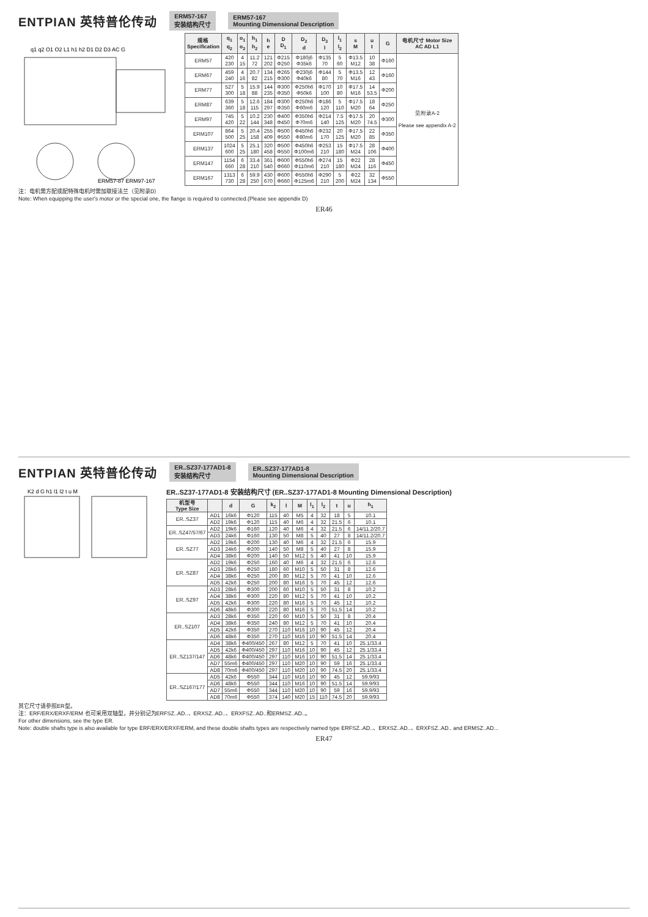ENTPIAN 英特普伦传动 ERM57-167
安装结构尺寸 ERM57-167
Mounting Dimensional Description
q1 q2 O1 O2 L1 h1 h2 D1 D2 D3 AC G
ERM57-87 ERM97-167
| 规格 Specification | q<sub>1</sub> q<sub>2</sub> | o<sub>1</sub> o<sub>2</sub> | h<sub>1</sub> h<sub>2</sub> | h e | D D<sub>1</sub> | D<sub>2</sub> d | D<sub>3</sub> l | l<sub>1</sub> l<sub>2</sub> | s M | u t | G | 电机尺寸 Motor Size AC AD L1 |
| --- | --- | --- | --- | --- | --- | --- | --- | --- | --- | --- | --- | --- |
| ERM57 | 420 230 | 4 15 | 11.2 72 | 121 202 | Φ215 Φ250 | Φ180j6 Φ35k6 | Φ135 70 | 5 60 | Φ13.5 M12 | 10 38 | Φ160 | 见附录A-2 Please see appendix A-2 |
| ERM67 | 459 240 | 4 16 | 20.7 82 | 134 215 | Φ265 Φ300 | Φ230j6 Φ40k6 | Φ144 80 | 5 70 | Φ13.5 M16 | 12 43 | Φ160 | |
| ERM77 | 527 300 | 5 18 | 15.9 88 | 144 235 | Φ300 Φ350 | Φ250h6 Φ50k6 | Φ170 100 | 10 80 | Φ17.5 M16 | 14 53.5 | Φ200 | |
| ERM87 | 639 360 | 5 18 | 12.6 115 | 184 297 | Φ300 Φ350 | Φ250h6 Φ60m6 | Φ186 120 | 5 110 | Φ17.5 M20 | 18 64 | Φ250 | |
| ERM97 | 745 420 | 5 22 | 10.2 144 | 230 348 | Φ400 Φ450 | Φ350h6 Φ70m6 | Φ214 140 | 7.5 125 | Φ17.5 M20 | 20 74.5 | Φ300 | |
| ERM107 | 864 500 | 5 25 | 20.4 158 | 255 409 | Φ500 Φ550 | Φ450h6 Φ80m6 | Φ232 170 | 20 125 | Φ17.5 M20 | 22 85 | Φ350 | |
| ERM137 | 1024 600 | 5 25 | 25.1 180 | 320 458 | Φ500 Φ550 | Φ450h6 Φ100m6 | Φ253 210 | 15 180 | Φ17.5 M24 | 28 106 | Φ400 | |
| ERM147 | 1154 660 | 6 28 | 33.4 210 | 361 540 | Φ600 Φ660 | Φ550h6 Φ110m6 | Φ274 210 | 15 180 | Φ22 M24 | 28 116 | Φ450 | |
| ERM167 | 1313 730 | 6 28 | 59.9 250 | 430 670 | Φ600 Φ660 | Φ550h6 Φ125m6 | Φ290 210 | 5 200 | Φ22 M24 | 32 134 | Φ550 | |
注：电机需方配或配特殊电机时需加联接法兰（见附录D）
Note: When equipping the user's motor or the special one, the flange is required to connected.(Please see appendix D)
ER46
ENTPIAN 英特普伦传动 ER..SZ37-177AD1-8
安装结构尺寸 ER..SZ37-177AD1-8
Mounting Dimensional Description
K2 d G h1 l1 l2 t u M
ER..SZ37-177AD1-8 安装结构尺寸 (ER..SZ37-177AD1-8 Mounting Dimensional Description)
| 机型号 Type Size | | d | G | k<sub>2</sub> | l | M | l<sub>1</sub> | l<sub>2</sub> | t | u | h<sub>1</sub> |
| --- | --- | --- | --- | --- | --- | --- | --- | --- | --- | --- | --- |
| ER..SZ37 | AD1 | 16k6 | Φ120 | 115 | 40 | M5 | 4 | 32 | 18 | 5 | 10.1 |
| | AD2 | 19k6 | Φ120 | 115 | 40 | M6 | 4 | 32 | 21.5 | 6 | 10.1 |
| ER..SZ47/57/67 | AD2 | 19k6 | Φ160 | 120 | 40 | M6 | 4 | 32 | 21.5 | 6 | 14/11.2/20.7 |
| | AD3 | 24k6 | Φ160 | 130 | 50 | M8 | 5 | 40 | 27 | 8 | 14/11.2/20.7 |
| ER..SZ77 | AD2 | 19k6 | Φ200 | 130 | 40 | M6 | 4 | 32 | 21.5 | 6 | 15.9 |
| | AD3 | 24k6 | Φ200 | 140 | 50 | M8 | 5 | 40 | 27 | 8 | 15.9 |
| | AD4 | 38k6 | Φ200 | 140 | 50 | M12 | 5 | 40 | 41 | 10 | 15.9 |
| ER..SZ87 | AD2 | 19k6 | Φ250 | 160 | 40 | M6 | 4 | 32 | 21.5 | 6 | 12.6 |
| | AD3 | 28k6 | Φ250 | 180 | 60 | M10 | 5 | 50 | 31 | 8 | 12.6 |
| | AD4 | 38k6 | Φ250 | 200 | 80 | M12 | 5 | 70 | 41 | 10 | 12.6 |
| | AD5 | 42k6 | Φ250 | 200 | 80 | M16 | 5 | 70 | 45 | 12 | 12.6 |
| ER..SZ97 | AD3 | 28k6 | Φ300 | 200 | 60 | M10 | 5 | 50 | 31 | 8 | 10.2 |
| | AD4 | 38k6 | Φ300 | 220 | 80 | M12 | 5 | 70 | 41 | 10 | 10.2 |
| | AD5 | 42k6 | Φ300 | 220 | 80 | M16 | 5 | 70 | 45 | 12 | 10.2 |
| | AD6 | 48k6 | Φ300 | 220 | 80 | M16 | 5 | 70 | 51.5 | 14 | 10.2 |
| ER..SZ107 | AD3 | 28k6 | Φ350 | 220 | 60 | M10 | 5 | 50 | 31 | 8 | 20.4 |
| | AD4 | 38k6 | Φ350 | 240 | 80 | M12 | 5 | 70 | 41 | 10 | 20.4 |
| | AD5 | 42k6 | Φ350 | 270 | 110 | M16 | 10 | 90 | 45 | 12 | 20.4 |
| | AD6 | 48k6 | Φ350 | 270 | 110 | M16 | 10 | 90 | 51.5 | 14 | 20.4 |
| ER..SZ137/147 | AD4 | 38k6 | Φ400/450 | 267 | 80 | M12 | 5 | 70 | 41 | 10 | 25.1/33.4 |
| | AD5 | 42k6 | Φ400/450 | 297 | 110 | M16 | 10 | 90 | 45 | 12 | 25.1/33.4 |
| | AD6 | 48k6 | Φ400/450 | 297 | 110 | M16 | 10 | 90 | 51.5 | 14 | 25.1/33.4 |
| | AD7 | 55m6 | Φ400/450 | 297 | 110 | M20 | 10 | 90 | 59 | 16 | 25.1/33.4 |
| | AD8 | 70m6 | Φ400/450 | 297 | 110 | M20 | 10 | 90 | 74.5 | 20 | 25.1/33.4 |
| ER..SZ167/177 | AD5 | 42k6 | Φ550 | 344 | 110 | M16 | 10 | 90 | 45 | 12 | 59.9/93 |
| | AD6 | 48k6 | Φ550 | 344 | 110 | M16 | 10 | 90 | 51.5 | 14 | 59.9/93 |
| | AD7 | 55m6 | Φ550 | 344 | 110 | M20 | 10 | 90 | 59 | 16 | 59.9/93 |
| | AD8 | 70m6 | Φ550 | 374 | 140 | M20 | 15 | 110 | 74.5 | 20 | 59.9/93 |
其它尺寸请参照ER型。
注：ERF/ERX/ERXF/ERM 也可采用双轴型，并分别记为ERFSZ..AD..、ERXSZ..AD..、ERXFSZ..AD..和ERMSZ..AD..。
For other dimensions, see the type ER.
Note: double shafts type is also available for type ERF/ERX/ERXF/ERM, and these double shafts types are respectively named type ERFSZ..AD..、ERXSZ..AD..、ERXFSZ..AD.. and ERMSZ..AD...
ER47